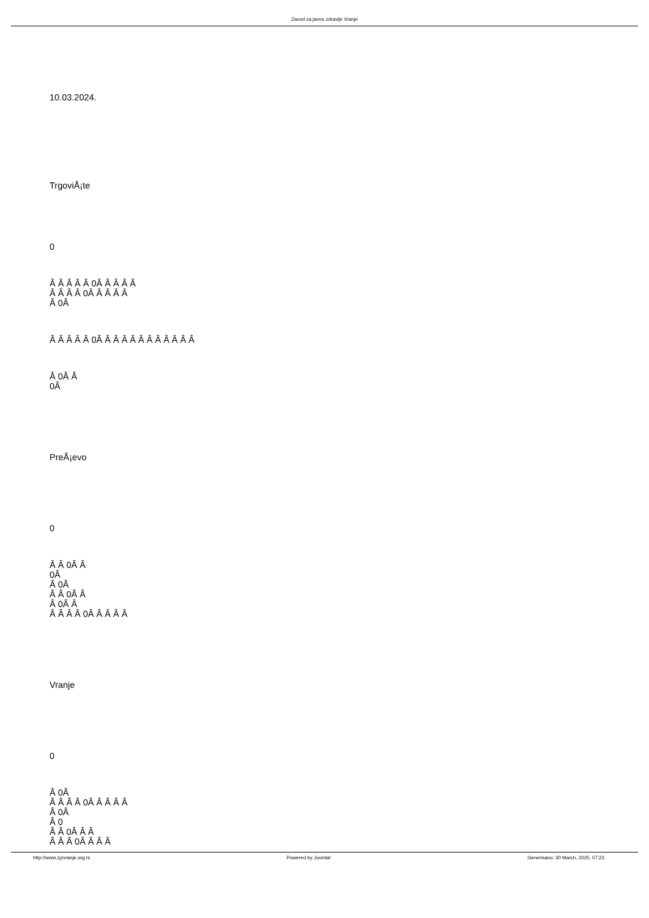Zavod za javno zdravlje Vranje
10.03.2024.
TrgoviÅ¡te
0
Â Â Â Â Â 0Â Â Â Â Â
Â Â Â Â 0Â Â Â Â Â
Â 0Â
Â Â Â Â Â 0Â Â Â Â Â Â Â Â Â Â Â Â
Â 0Â Â
0Â
PreÅ¡evo
0
Â Â 0Â Â
0Â
Â 0Â
Â Â 0Â Â
Â 0Â Â
Â Â Â Â 0Â Â Â Â Â
Vranje
0
Â 0Â
Â Â Â Â 0Â Â Â Â Â
Â 0Â
Â 0
Â Â 0Â Â Â
Â Â Â 0Â Â Â Â
http://www.zjzvranje.org.rs Powered by Joomla! Generisano: 30 March, 2025, 07:23